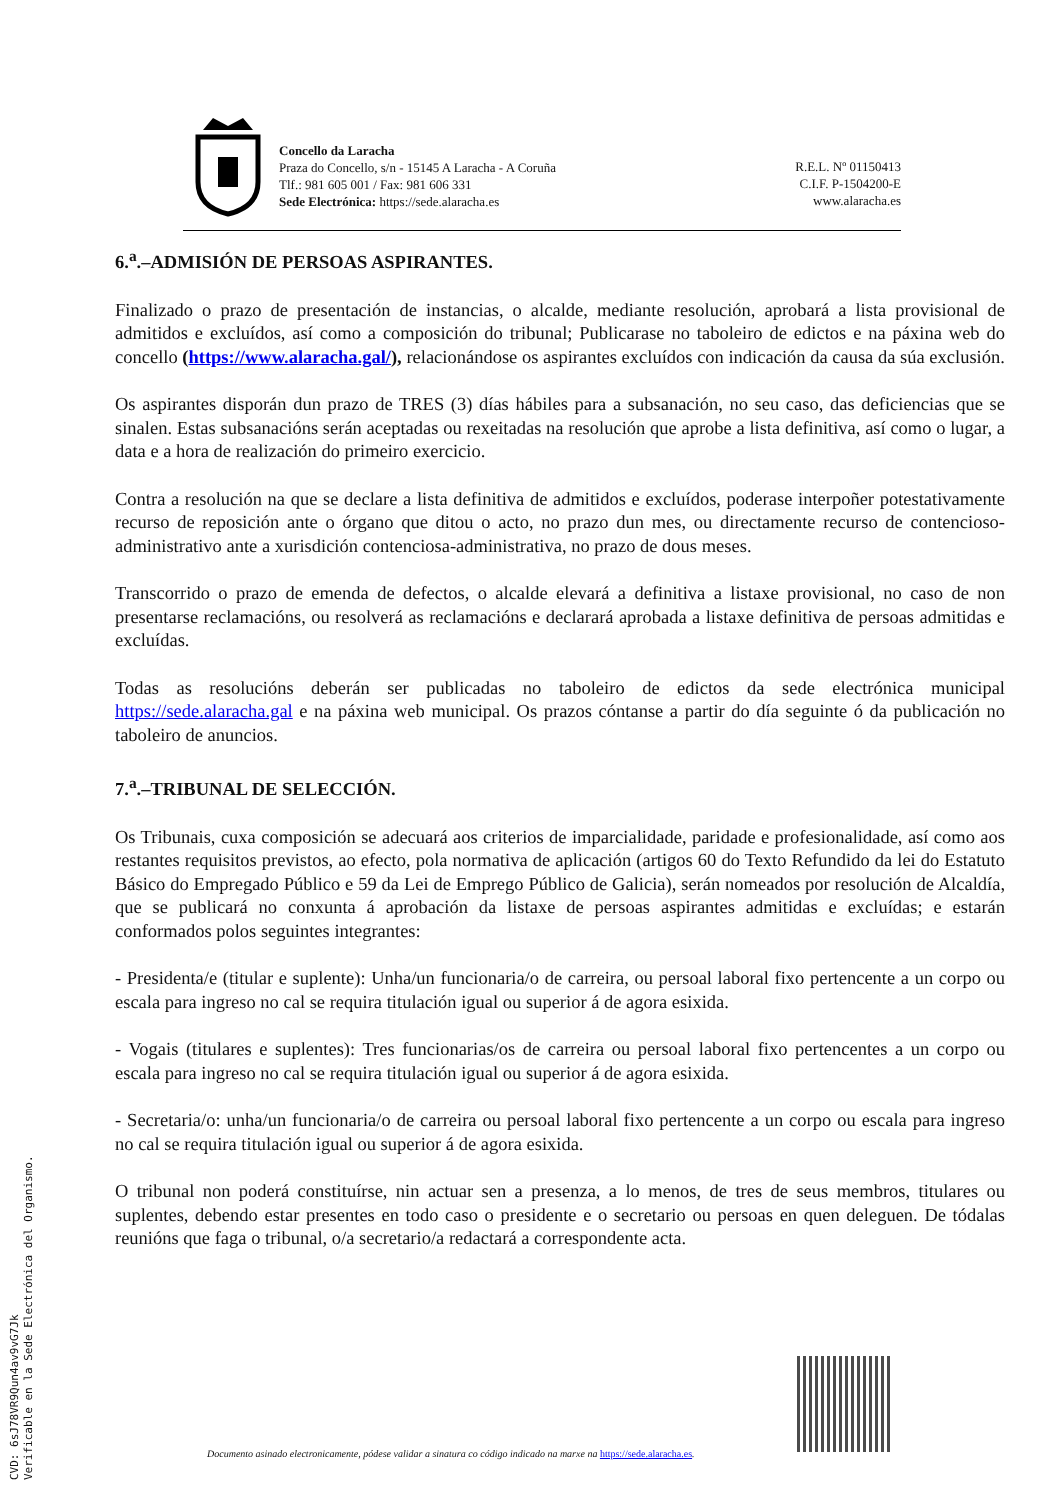Concello da Laracha
Praza do Concello, s/n - 15145 A Laracha - A Coruña
Tlf.: 981 605 001 / Fax: 981 606 331
Sede Electrónica: https://sede.alaracha.es
R.E.L. Nº 01150413
C.I.F. P-1504200-E
www.alaracha.es
6.<sup>a</sup>.–ADMISIÓN DE PERSOAS ASPIRANTES.
Finalizado o prazo de presentación de instancias, o alcalde, mediante resolución, aprobará a lista provisional de admitidos e excluídos, así como a composición do tribunal; Publicarase no taboleiro de edictos e na páxina web do concello (https://www.alaracha.gal/), relacionándose os aspirantes excluídos con indicación da causa da súa exclusión.
Os aspirantes disporán dun prazo de TRES (3) días hábiles para a subsanación, no seu caso, das deficiencias que se sinalen. Estas subsanacións serán aceptadas ou rexeitadas na resolución que aprobe a lista definitiva, así como o lugar, a data e a hora de realización do primeiro exercicio.
Contra a resolución na que se declare a lista definitiva de admitidos e excluídos, poderase interpoñer potestativamente recurso de reposición ante o órgano que ditou o acto, no prazo dun mes, ou directamente recurso de contencioso-administrativo ante a xurisdición contenciosa-administrativa, no prazo de dous meses.
Transcorrido o prazo de emenda de defectos, o alcalde elevará a definitiva a listaxe provisional, no caso de non presentarse reclamacións, ou resolverá as reclamacións e declarará aprobada a listaxe definitiva de persoas admitidas e excluídas.
Todas as resolucións deberán ser publicadas no taboleiro de edictos da sede electrónica municipal https://sede.alaracha.gal e na páxina web municipal. Os prazos cóntanse a partir do día seguinte ó da publicación no taboleiro de anuncios.
7.<sup>a</sup>.–TRIBUNAL DE SELECCIÓN.
Os Tribunais, cuxa composición se adecuará aos criterios de imparcialidade, paridade e profesionalidade, así como aos restantes requisitos previstos, ao efecto, pola normativa de aplicación (artigos 60 do Texto Refundido da lei do Estatuto Básico do Empregado Público e 59 da Lei de Emprego Público de Galicia), serán nomeados por resolución de Alcaldía, que se publicará no conxunta á aprobación da listaxe de persoas aspirantes admitidas e excluídas; e estarán conformados polos seguintes integrantes:
- Presidenta/e (titular e suplente): Unha/un funcionaria/o de carreira, ou persoal laboral fixo pertencente a un corpo ou escala para ingreso no cal se requira titulación igual ou superior á de agora esixida.
- Vogais (titulares e suplentes): Tres funcionarias/os de carreira ou persoal laboral fixo pertencentes a un corpo ou escala para ingreso no cal se requira titulación igual ou superior á de agora esixida.
- Secretaria/o: unha/un funcionaria/o de carreira ou persoal laboral fixo pertencente a un corpo ou escala para ingreso no cal se requira titulación igual ou superior á de agora esixida.
O tribunal non poderá constituírse, nin actuar sen a presenza, a lo menos, de tres de seus membros, titulares ou suplentes, debendo estar presentes en todo caso o presidente e o secretario ou persoas en quen deleguen. De tódalas reunións que faga o tribunal, o/a secretario/a redactará a correspondente acta.
CVD: 6sJ78VR9Qun4av9vG7Jk
Verificable en la Sede Electrónica del Organismo.
Documento asinado electronicamente, pódese validar a sinatura co código indicado na marxe na https://sede.alaracha.es.